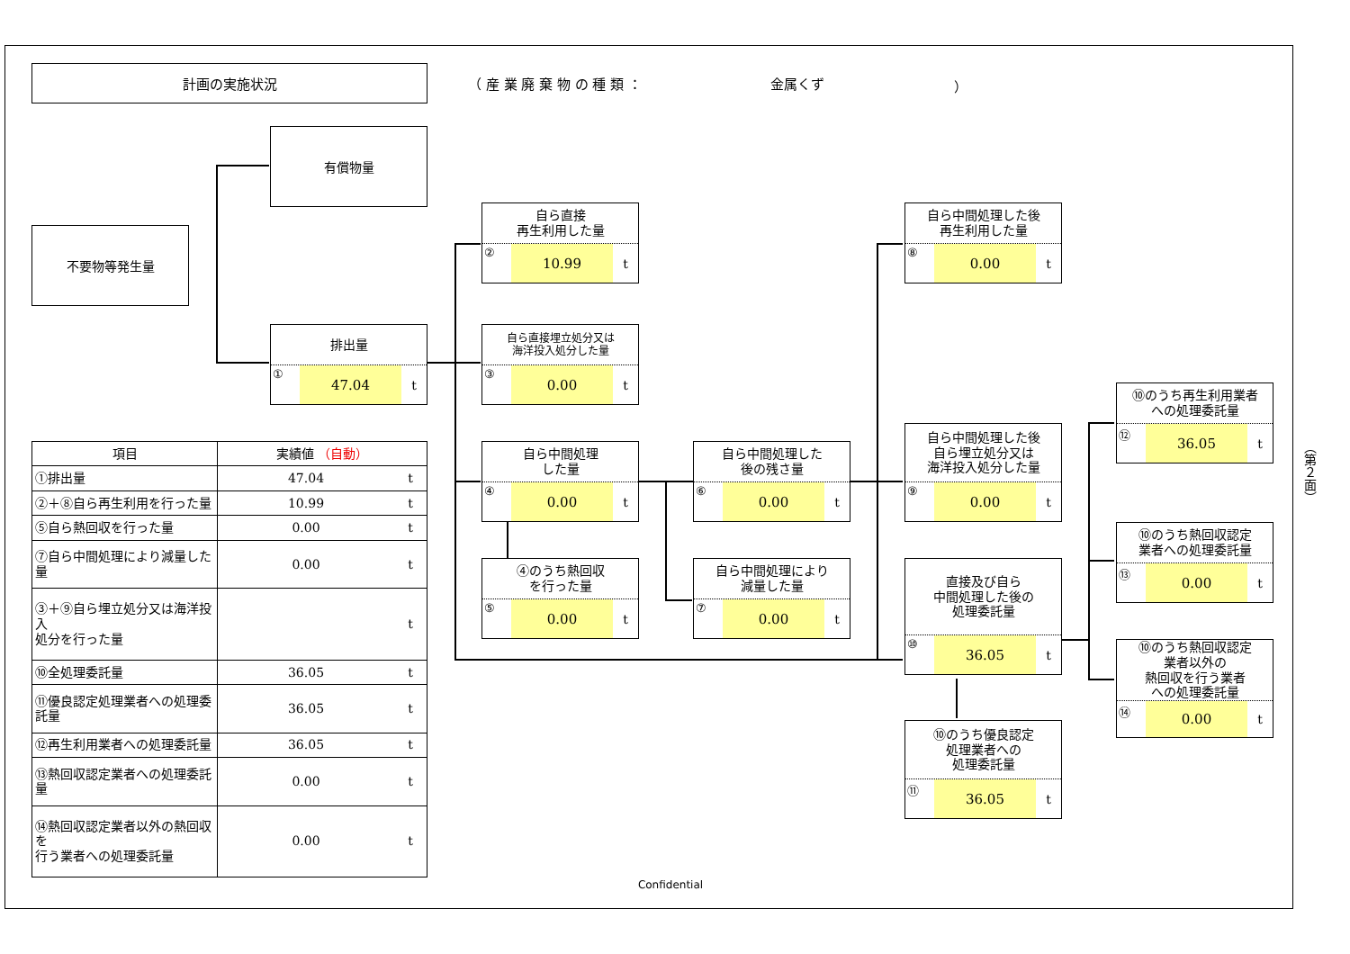計画の実施状況
（ 産 業 廃 棄 物 の 種 類 ： 金属くず ）
有償物量
不要物等発生量
排出量
① 47.04 t
自ら直接
再生利用した量
② 10.99 t
自ら直接埋立処分又は
海洋投入処分した量
③ 0.00 t
自ら中間処理
した量
④ 0.00 t
④のうち熱回収
を行った量
⑤ 0.00 t
自ら中間処理した
後の残さ量
⑥ 0.00 t
自ら中間処理により
減量した量
⑦ 0.00 t
自ら中間処理した後
再生利用した量
⑧ 0.00 t
自ら中間処理した後
自ら埋立処分又は
海洋投入処分した量
⑨ 0.00 t
直接及び自ら
中間処理した後の
処理委託量
⑩ 36.05 t
⑩のうち優良認定
処理業者への
処理委託量
⑪ 36.05 t
⑩のうち再生利用業者
への処理委託量
⑫ 36.05 t
⑩のうち熱回収認定
業者への処理委託量
⑬ 0.00 t
⑩のうち熱回収認定
業者以外の
熱回収を行う業者
への処理委託量
⑭ 0.00 t
| 項目 | 実績値 （自動） | |
| --- | --- | --- |
| ①排出量 | 47.04 | t |
| ②＋⑧自ら再生利用を行った量 | 10.99 | t |
| ⑤自ら熱回収を行った量 | 0.00 | t |
| ⑦自ら中間処理により減量した量 | 0.00 | t |
| ③＋⑨自ら埋立処分又は海洋投入 処分を行った量 | | t |
| ⑩全処理委託量 | 36.05 | t |
| ⑪優良認定処理業者への処理委託量 | 36.05 | t |
| ⑫再生利用業者への処理委託量 | 36.05 | t |
| ⑬熱回収認定業者への処理委託量 | 0.00 | t |
| ⑭熱回収認定業者以外の熱回収を 行う業者への処理委託量 | 0.00 | t |
Confidential
（第２面）